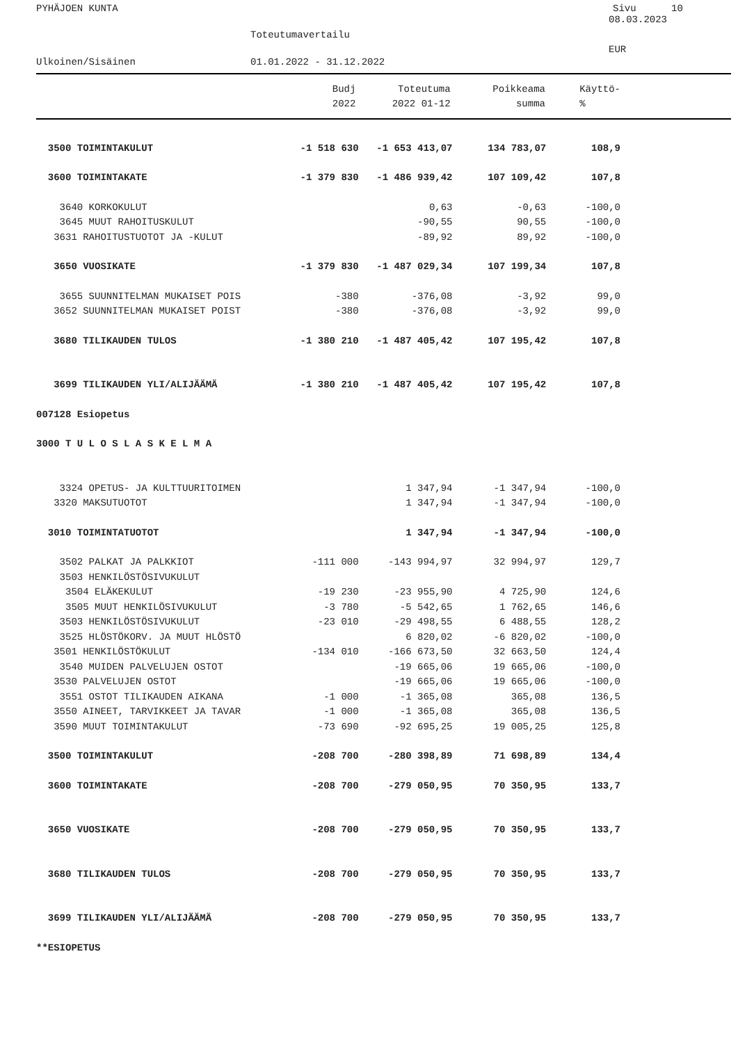PYHÄJOEN KUNTA Sivu 10
08.03.2023
Toteutumavertailu
EUR
Ulkoinen/Sisäinen 01.01.2022 - 31.12.2022
| | Budj | Toteutuma | Poikkeama | Käyttö- |
| --- | --- | --- | --- | --- |
| | 2022 | 2022 01-12 | summa | % |
| 3500 TOIMINTAKULUT | -1 518 630 | -1 653 413,07 | 134 783,07 | 108,9 |
| 3600 TOIMINTAKATE | -1 379 830 | -1 486 939,42 | 107 109,42 | 107,8 |
| 3640 KORKOKULUT | | 0,63 | -0,63 | -100,0 |
| 3645 MUUT RAHOITUSKULUT | | -90,55 | 90,55 | -100,0 |
| 3631 RAHOITUSTUOTOT JA -KULUT | | -89,92 | 89,92 | -100,0 |
| 3650 VUOSIKATE | -1 379 830 | -1 487 029,34 | 107 199,34 | 107,8 |
| 3655 SUUNNITELMAN MUKAISET POIS | -380 | -376,08 | -3,92 | 99,0 |
| 3652 SUUNNITELMAN MUKAISET POIST | -380 | -376,08 | -3,92 | 99,0 |
| 3680 TILIKAUDEN TULOS | -1 380 210 | -1 487 405,42 | 107 195,42 | 107,8 |
| 3699 TILIKAUDEN YLI/ALIJÄÄMÄ | -1 380 210 | -1 487 405,42 | 107 195,42 | 107,8 |
| 007128 Esiopetus | | | | |
| 3000 T U L O S L A S K E L M A | | | | |
| 3324 OPETUS- JA KULTTUURITOIMEN | | 1 347,94 | -1 347,94 | -100,0 |
| 3320 MAKSUTUOTOT | | 1 347,94 | -1 347,94 | -100,0 |
| 3010 TOIMINTATUOTOT | | 1 347,94 | -1 347,94 | -100,0 |
| 3502 PALKAT JA PALKKIOT | -111 000 | -143 994,97 | 32 994,97 | 129,7 |
| 3503 HENKILÖSTÖSIVUKULUT | | | | |
| 3504 ELÄKEKULUT | -19 230 | -23 955,90 | 4 725,90 | 124,6 |
| 3505 MUUT HENKILÖSIVUKULUT | -3 780 | -5 542,65 | 1 762,65 | 146,6 |
| 3503 HENKILÖSTÖSIVUKULUT | -23 010 | -29 498,55 | 6 488,55 | 128,2 |
| 3525 HLÖSTÖKORV. JA MUUT HLÖSTÖ | | 6 820,02 | -6 820,02 | -100,0 |
| 3501 HENKILÖSTÖKULUT | -134 010 | -166 673,50 | 32 663,50 | 124,4 |
| 3540 MUIDEN PALVELUJEN OSTOT | | -19 665,06 | 19 665,06 | -100,0 |
| 3530 PALVELUJEN OSTOT | | -19 665,06 | 19 665,06 | -100,0 |
| 3551 OSTOT TILIKAUDEN AIKANA | -1 000 | -1 365,08 | 365,08 | 136,5 |
| 3550 AINEET, TARVIKKEET JA TAVAR | -1 000 | -1 365,08 | 365,08 | 136,5 |
| 3590 MUUT TOIMINTAKULUT | -73 690 | -92 695,25 | 19 005,25 | 125,8 |
| 3500 TOIMINTAKULUT | -208 700 | -280 398,89 | 71 698,89 | 134,4 |
| 3600 TOIMINTAKATE | -208 700 | -279 050,95 | 70 350,95 | 133,7 |
| 3650 VUOSIKATE | -208 700 | -279 050,95 | 70 350,95 | 133,7 |
| 3680 TILIKAUDEN TULOS | -208 700 | -279 050,95 | 70 350,95 | 133,7 |
| 3699 TILIKAUDEN YLI/ALIJÄÄMÄ | -208 700 | -279 050,95 | 70 350,95 | 133,7 |
| **ESIOPETUS | | | | |